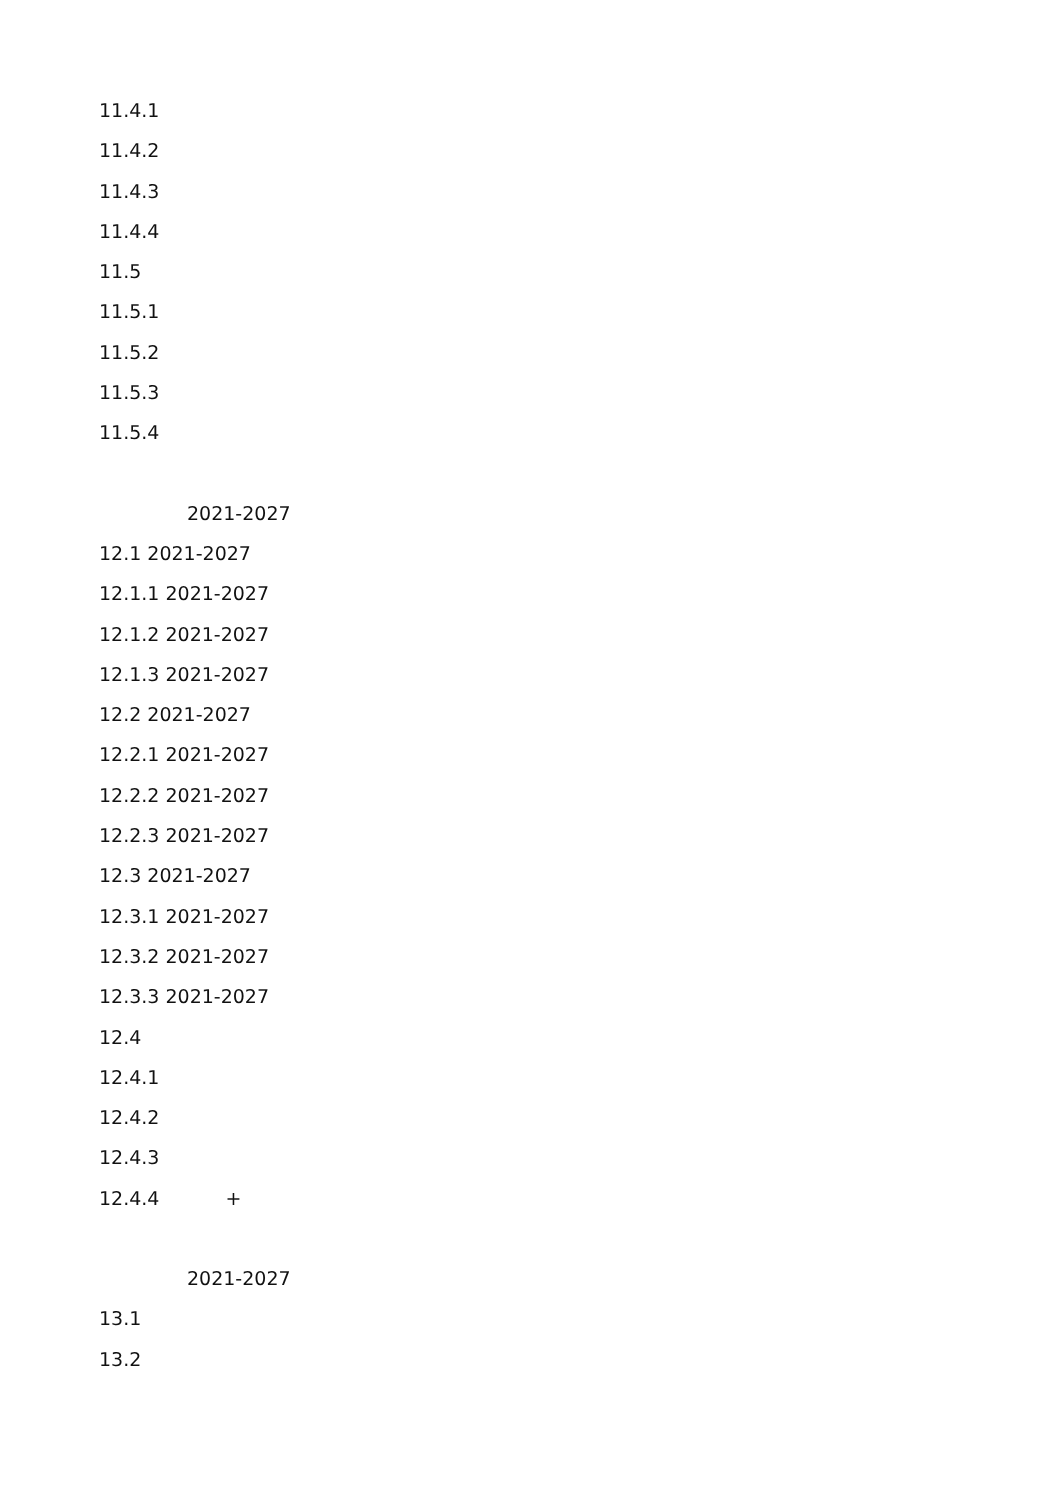11.4.1
11.4.2
11.4.3
11.4.4
11.5
11.5.1
11.5.2
11.5.3
11.5.4
2021-2027
12.1 2021-2027
12.1.1 2021-2027
12.1.2 2021-2027
12.1.3 2021-2027
12.2 2021-2027
12.2.1 2021-2027
12.2.2 2021-2027
12.2.3 2021-2027
12.3 2021-2027
12.3.1 2021-2027
12.3.2 2021-2027
12.3.3 2021-2027
12.4
12.4.1
12.4.2
12.4.3
12.4.4 +
2021-2027
13.1
13.2